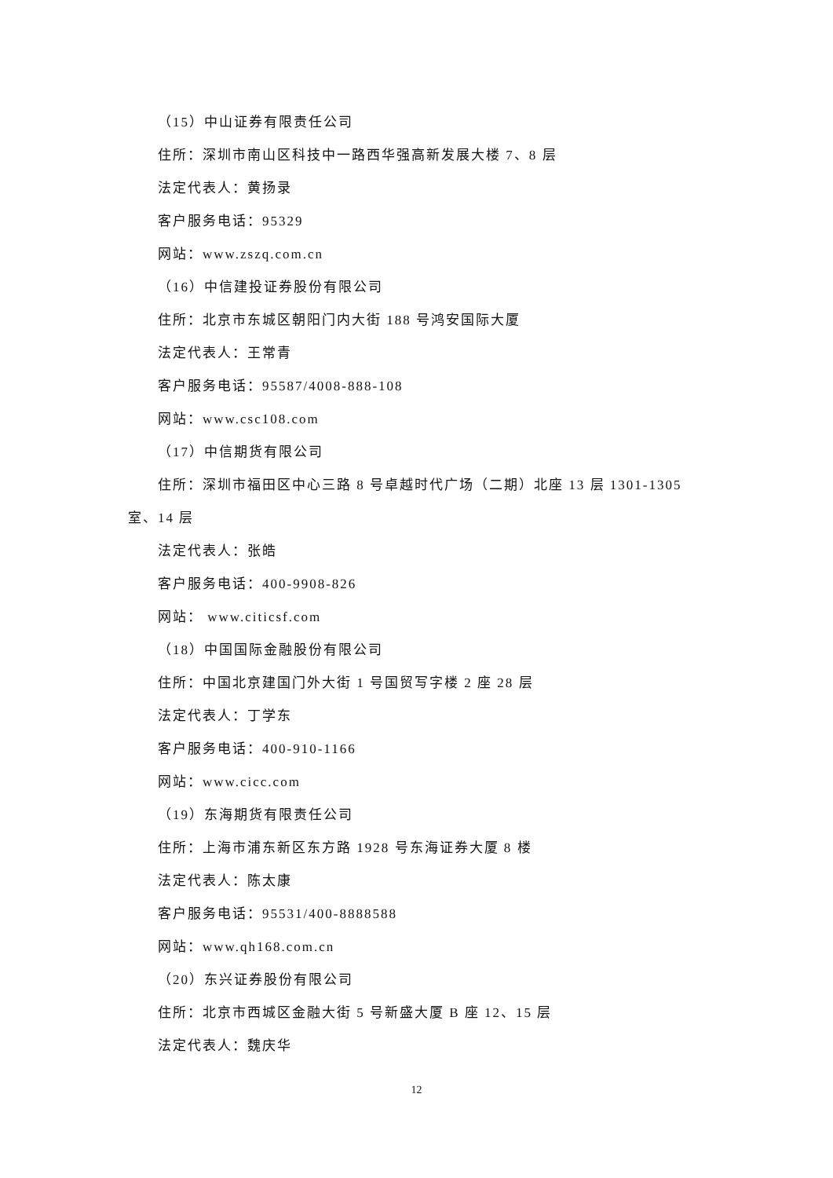（15）中山证券有限责任公司
住所：深圳市南山区科技中一路西华强高新发展大楼 7、8 层
法定代表人：黄扬录
客户服务电话：95329
网站：www.zszq.com.cn
（16）中信建投证券股份有限公司
住所：北京市东城区朝阳门内大街 188 号鸿安国际大厦
法定代表人：王常青
客户服务电话：95587/4008-888-108
网站：www.csc108.com
（17）中信期货有限公司
住所：深圳市福田区中心三路 8 号卓越时代广场（二期）北座 13 层 1301-1305 室、14 层
法定代表人：张皓
客户服务电话：400-9908-826
网站： www.citicsf.com
（18）中国国际金融股份有限公司
住所：中国北京建国门外大街 1 号国贸写字楼 2 座 28 层
法定代表人：丁学东
客户服务电话：400-910-1166
网站：www.cicc.com
（19）东海期货有限责任公司
住所：上海市浦东新区东方路 1928 号东海证券大厦 8 楼
法定代表人：陈太康
客户服务电话：95531/400-8888588
网站：www.qh168.com.cn
（20）东兴证券股份有限公司
住所：北京市西城区金融大街 5 号新盛大厦 B 座 12、15 层
法定代表人：魏庆华
12